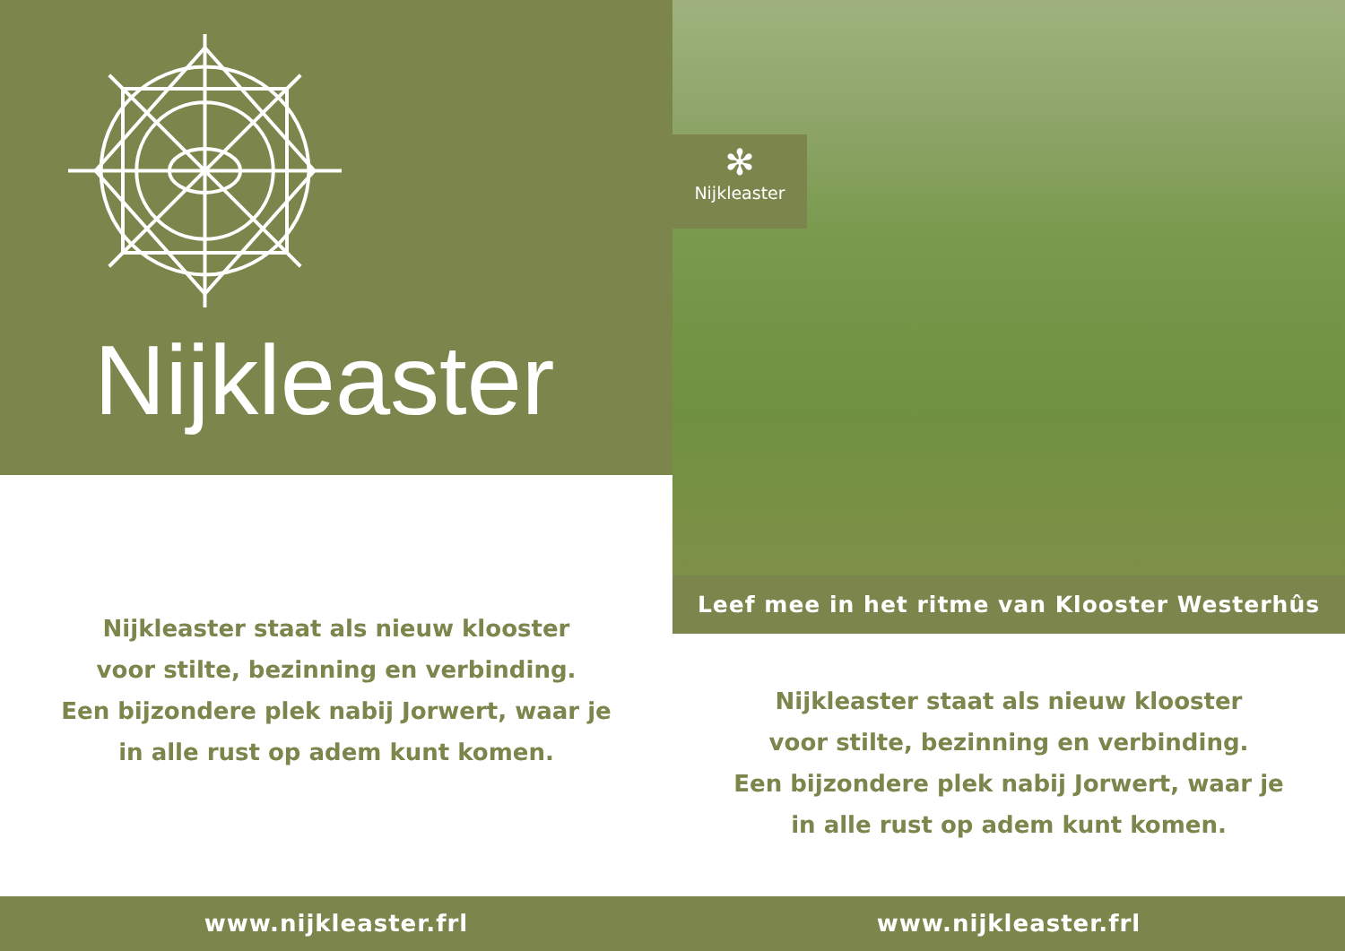Nijkleaster
Nijkleaster staat als nieuw klooster
voor stilte, bezinning en verbinding.
Een bijzondere plek nabij Jorwert, waar je
in alle rust op adem kunt komen.
✻
Nijkleaster
Leef mee in het ritme van Klooster Westerhûs
Nijkleaster staat als nieuw klooster
voor stilte, bezinning en verbinding.
Een bijzondere plek nabij Jorwert, waar je
in alle rust op adem kunt komen.
www.nijkleaster.frl www.nijkleaster.frl